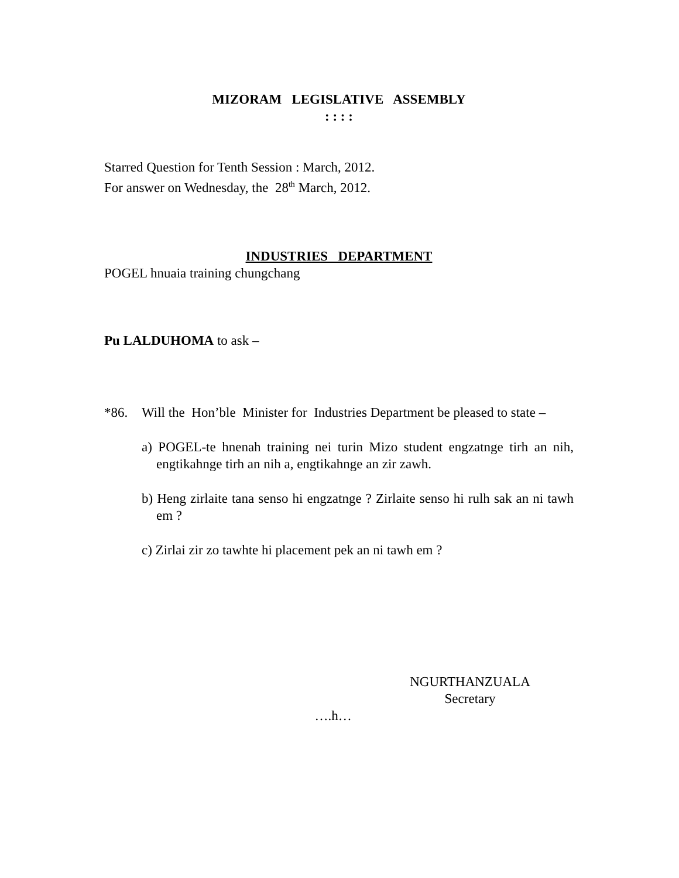MIZORAM LEGISLATIVE ASSEMBLY
: : : :
Starred Question for Tenth Session : March, 2012.
For answer on Wednesday, the 28<sup>th</sup> March, 2012.
INDUSTRIES DEPARTMENT
POGEL hnuaia training chungchang
Pu LALDUHOMA to ask –
*86. Will the Hon’ble Minister for Industries Department be pleased to state –
a) POGEL-te hnenah training nei turin Mizo student engzatnge tirh an nih, engtikahnge tirh an nih a, engtikahnge an zir zawh.
b) Heng zirlaite tana senso hi engzatnge ? Zirlaite senso hi rulh sak an ni tawh em ?
c) Zirlai zir zo tawhte hi placement pek an ni tawh em ?
NGURTHANZUALA
Secretary
….h…